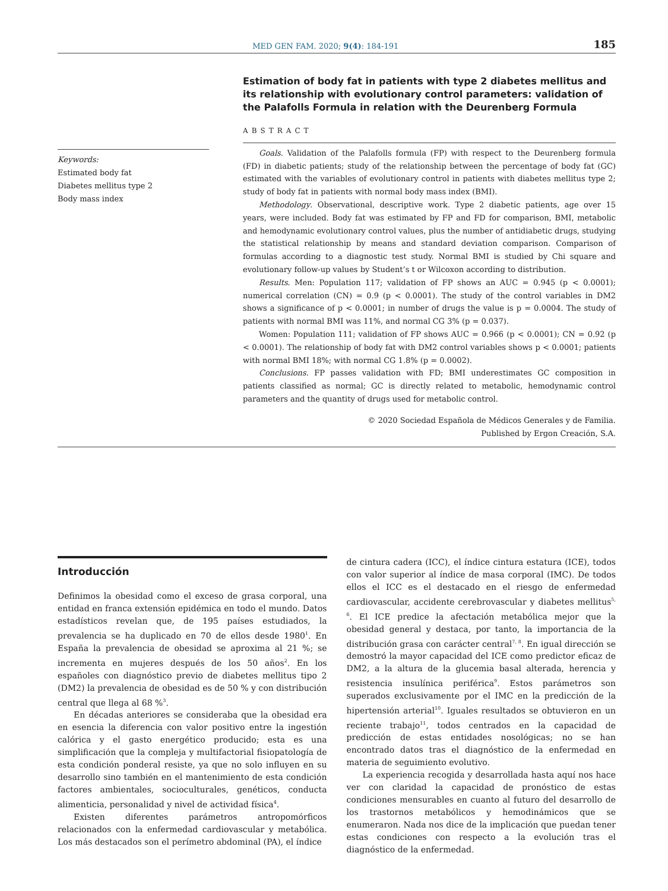MED GEN FAM. 2020; 9(4): 184-191 185
Keywords:
Estimated body fat
Diabetes mellitus type 2
Body mass index
Estimation of body fat in patients with type 2 diabetes mellitus and its relationship with evolutionary control parameters: validation of the Palafolls Formula in relation with the Deurenberg Formula
ABSTRACT
Goals. Validation of the Palafolls formula (FP) with respect to the Deurenberg formula (FD) in diabetic patients; study of the relationship between the percentage of body fat (GC) estimated with the variables of evolutionary control in patients with diabetes mellitus type 2; study of body fat in patients with normal body mass index (BMI).
Methodology. Observational, descriptive work. Type 2 diabetic patients, age over 15 years, were included. Body fat was estimated by FP and FD for comparison, BMI, metabolic and hemodynamic evolutionary control values, plus the number of antidiabetic drugs, studying the statistical relationship by means and standard deviation comparison. Comparison of formulas according to a diagnostic test study. Normal BMI is studied by Chi square and evolutionary follow-up values by Student’s t or Wilcoxon according to distribution.
Results. Men: Population 117; validation of FP shows an AUC = 0.945 (p < 0.0001); numerical correlation (CN) = 0.9 (p < 0.0001). The study of the control variables in DM2 shows a significance of p < 0.0001; in number of drugs the value is p = 0.0004. The study of patients with normal BMI was 11%, and normal CG 3% (p = 0.037).
Women: Population 111; validation of FP shows AUC = 0.966 (p < 0.0001); CN = 0.92 (p < 0.0001). The relationship of body fat with DM2 control variables shows p < 0.0001; patients with normal BMI 18%; with normal CG 1.8% (p = 0.0002).
Conclusions. FP passes validation with FD; BMI underestimates GC composition in patients classified as normal; GC is directly related to metabolic, hemodynamic control parameters and the quantity of drugs used for metabolic control.
© 2020 Sociedad Española de Médicos Generales y de Familia.
Published by Ergon Creación, S.A.
Introducción
Definimos la obesidad como el exceso de grasa corporal, una entidad en franca extensión epidémica en todo el mundo. Datos estadísticos revelan que, de 195 países estudiados, la prevalencia se ha duplicado en 70 de ellos desde 1980<sup>1</sup>. En España la prevalencia de obesidad se aproxima al 21 %; se incrementa en mujeres después de los 50 años<sup>2</sup>. En los españoles con diagnóstico previo de diabetes mellitus tipo 2 (DM2) la prevalencia de obesidad es de 50 % y con distribución central que llega al 68 %<sup>3</sup>.
En décadas anteriores se consideraba que la obesidad era en esencia la diferencia con valor positivo entre la ingestión calórica y el gasto energético producido; esta es una simplificación que la compleja y multifactorial fisiopatología de esta condición ponderal resiste, ya que no solo influyen en su desarrollo sino también en el mantenimiento de esta condición factores ambientales, socioculturales, genéticos, conducta alimenticia, personalidad y nivel de actividad física<sup>4</sup>.
Existen diferentes parámetros antropomórficos relacionados con la enfermedad cardiovascular y metabólica. Los más destacados son el perímetro abdominal (PA), el índice
de cintura cadera (ICC), el índice cintura estatura (ICE), todos con valor superior al índice de masa corporal (IMC). De todos ellos el ICC es el destacado en el riesgo de enfermedad cardiovascular, accidente cerebrovascular y diabetes mellitus<sup>5, 6</sup>. El ICE predice la afectación metabólica mejor que la obesidad general y destaca, por tanto, la importancia de la distribución grasa con carácter central<sup>7, 8</sup>. En igual dirección se demostró la mayor capacidad del ICE como predictor eficaz de DM2, a la altura de la glucemia basal alterada, herencia y resistencia insulínica periférica<sup>9</sup>. Estos parámetros son superados exclusivamente por el IMC en la predicción de la hipertensión arterial<sup>10</sup>. Iguales resultados se obtuvieron en un reciente trabajo<sup>11</sup>, todos centrados en la capacidad de predicción de estas entidades nosológicas; no se han encontrado datos tras el diagnóstico de la enfermedad en materia de seguimiento evolutivo.
La experiencia recogida y desarrollada hasta aquí nos hace ver con claridad la capacidad de pronóstico de estas condiciones mensurables en cuanto al futuro del desarrollo de los trastornos metabólicos y hemodinámicos que se enumeraron. Nada nos dice de la implicación que puedan tener estas condiciones con respecto a la evolución tras el diagnóstico de la enfermedad.